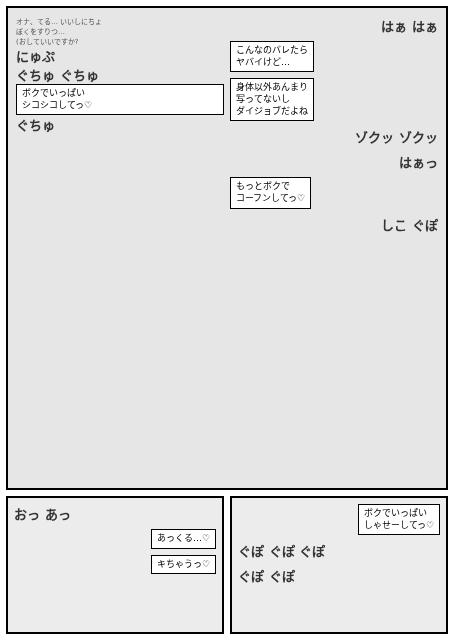オナ、てる… いいしにちょ
ぼくをすりつ…
(おしていいですか?
にゅぷ
ぐちゅ ぐちゅ
ボクでいっぱい
シコシコしてっ♡
ぐちゅ
はぁ はぁ
こんなのバレたら
ヤバイけど…
身体以外あんまり
写ってないし
ダイジョブだよね
ゾクッ ゾクッ
はぁっ
もっとボクで
コーフンしてっ♡
しこ ぐぽ
おっ あっ
あっくる…♡
キちゃうっ♡
ボクでいっぱい
しゃせーしてっ♡
ぐぽ ぐぽ ぐぽ
ぐぽ ぐぽ